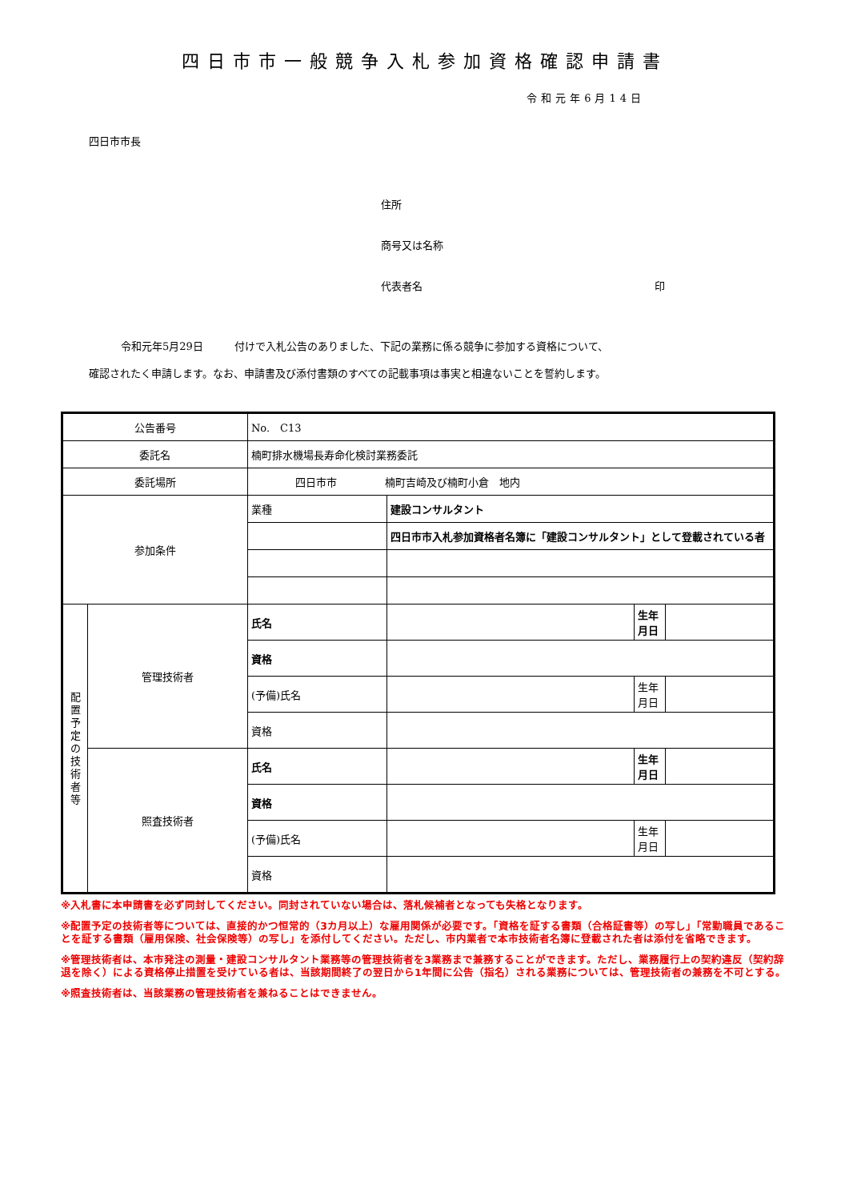四日市市一般競争入札参加資格確認申請書
令和元年6月14日
四日市市長
住所
商号又は名称
代表者名 印
令和元年5月29日　　　付けで入札公告のありました、下記の業務に係る競争に参加する資格について、
確認されたく申請します。なお、申請書及び添付書類のすべての記載事項は事実と相違ないことを誓約します。
| 公告番号 | | No. C13 | | | |
| 委託名 | | 楠町排水機場長寿命化検討業務委託 | | | |
| 委託場所 | | 四日市市 楠町吉崎及び楠町小倉 地内 | | | |
| 参加条件 | | 業種 | 建設コンサルタント | | |
| | | | 四日市市入札参加資格者名簿に「建設コンサルタント」として登載されている者 | | |
| 配 置 予 定 の 技 術 者 等 | 管理技術者 | 氏名 | | 生年 月日 | |
| | | 資格 | | | |
| | | (予備)氏名 | | 生年 月日 | |
| | | 資格 | | | |
| | 照査技術者 | 氏名 | | 生年 月日 | |
| | | 資格 | | | |
| | | (予備)氏名 | | 生年 月日 | |
| | | 資格 | | | |
※入札書に本申請書を必ず同封してください。同封されていない場合は、落札候補者となっても失格となります。
※配置予定の技術者等については、直接的かつ恒常的（3カ月以上）な雇用関係が必要です。「資格を証する書類（合格証書等）の写し」「常勤職員であることを証する書類（雇用保険、社会保険等）の写し」を添付してください。ただし、市内業者で本市技術者名簿に登載された者は添付を省略できます。
※管理技術者は、本市発注の測量・建設コンサルタント業務等の管理技術者を3業務まで兼務することができます。ただし、業務履行上の契約違反（契約辞退を除く）による資格停止措置を受けている者は、当該期間終了の翌日から1年間に公告（指名）される業務については、管理技術者の兼務を不可とする。
※照査技術者は、当該業務の管理技術者を兼ねることはできません。